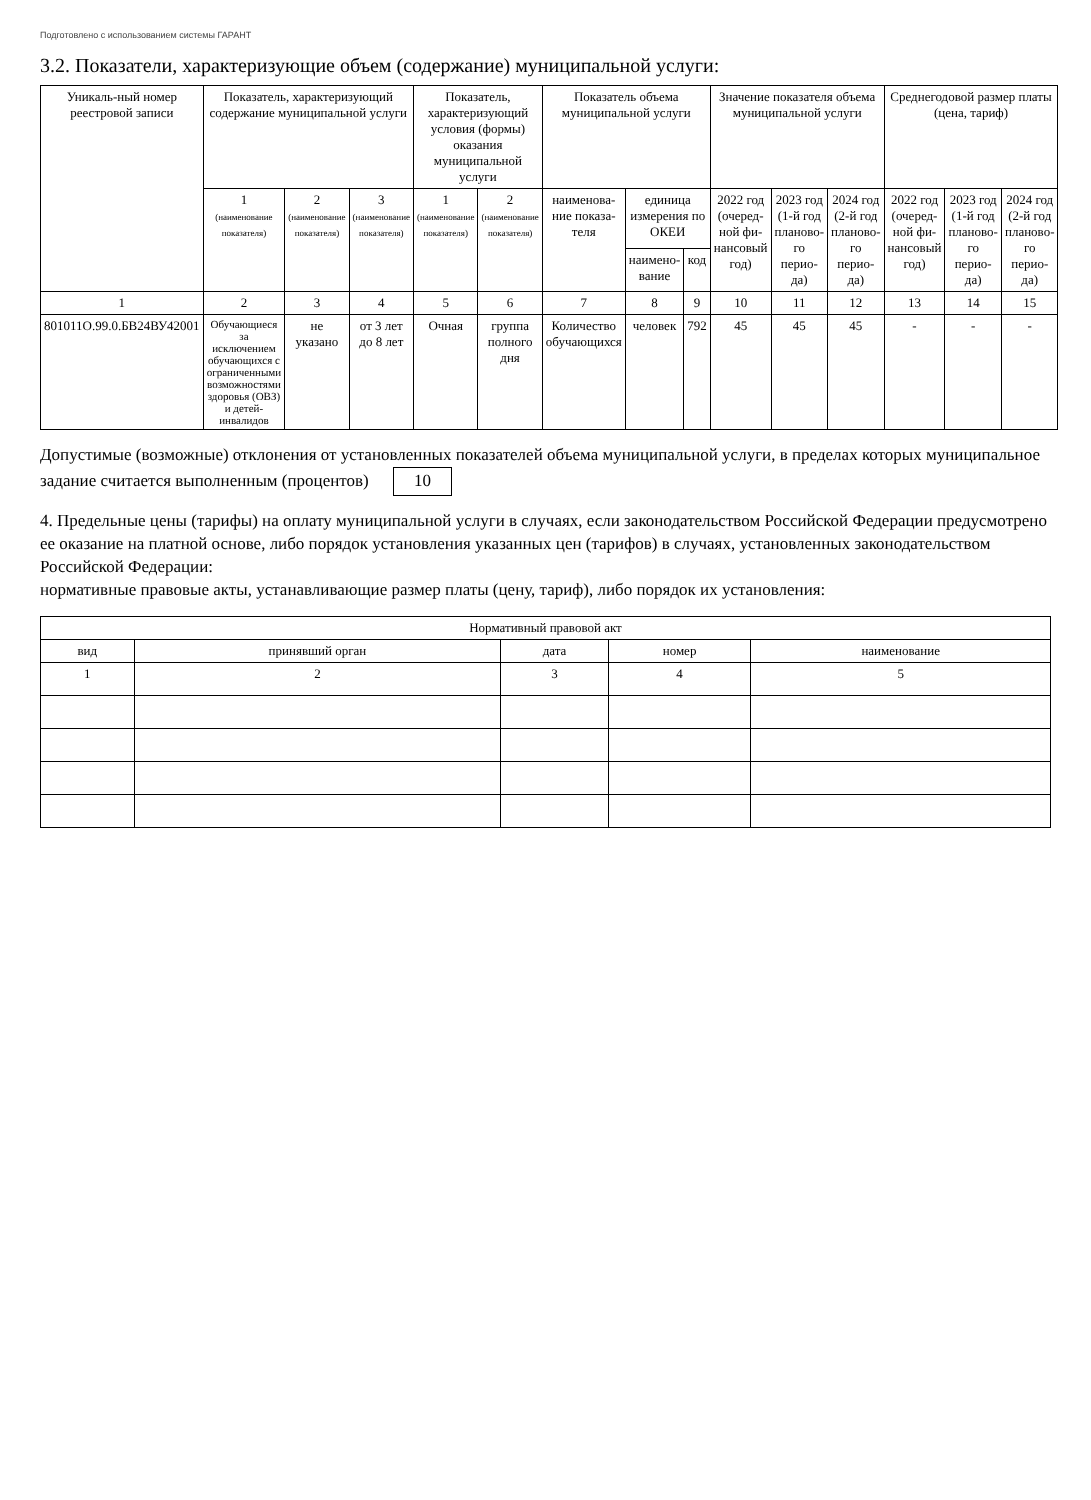Подготовлено с использованием системы ГАРАНТ
3.2. Показатели, характеризующие объем (содержание) муниципальной услуги:
| Уникаль-ный номер реестровой записи | Показатель, характеризующий содержание муниципальной услуги | | | Показатель, характеризующий условия (формы) оказания муниципальной услуги | | Показатель объема муниципальной услуги | | | Значение показателя объема муниципальной услуги | | | Среднегодовой размер платы (цена, тариф) | | |
| --- | --- | --- | --- | --- | --- | --- | --- | --- | --- | --- | --- | --- | --- | --- |
| | 1 (наименование показателя) | 2 (наименование показателя) | 3 (наименование показателя) | 1 (наименование показателя) | 2 (наименование показателя) | наименова-ние показа-теля | единица измерения по ОКЕИ | | 2022 год (очеред-ной фи-нансовый год) | 2023 год (1-й год планово-го перио-да) | 2024 год (2-й год планово-го перио-да) | 2022 год (очеред-ной фи-нансовый год) | 2023 год (1-й год планово-го перио-да) | 2024 год (2-й год планово-го перио-да) |
| | | | | | | | наимено-вание | код | | | | | | |
| 1 | 2 | 3 | 4 | 5 | 6 | 7 | 8 | 9 | 10 | 11 | 12 | 13 | 14 | 15 |
| 801011О.99.0.БВ24ВУ42001 | Обучающиеся за исключением обучающихся с ограниченными возможностями здоровья (ОВЗ) и детей-инвалидов | не указано | от 3 лет до 8 лет | Очная | группа полного дня | Количество обучающихся | человек | 792 | 45 | 45 | 45 | - | - | - |
Допустимые (возможные) отклонения от установленных показателей объема муниципальной услуги, в пределах которых муниципальное задание считается выполненным (процентов) 10
4. Предельные цены (тарифы) на оплату муниципальной услуги в случаях, если законодательством Российской Федерации предусмотрено ее оказание на платной основе, либо порядок установления указанных цен (тарифов) в случаях, установленных законодательством Российской Федерации:
нормативные правовые акты, устанавливающие размер платы (цену, тариф), либо порядок их установления:
| Нормативный правовой акт | | | | |
| --- | --- | --- | --- | --- |
| вид | принявший орган | дата | номер | наименование |
| 1 | 2 | 3 | 4 | 5 |